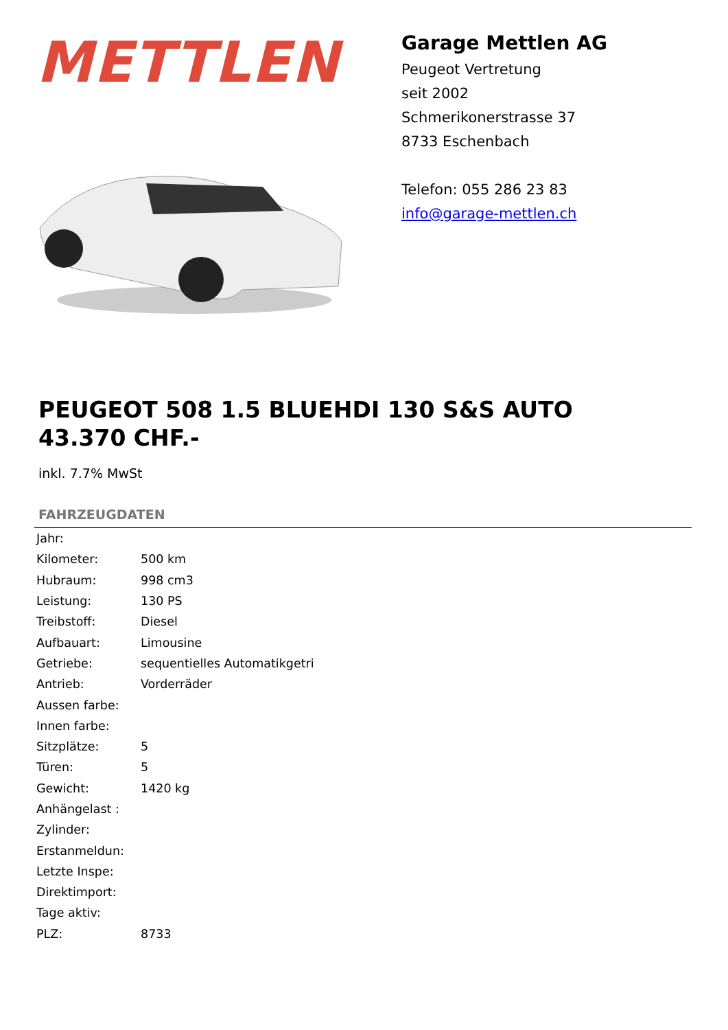METTLEN
Garage Mettlen AG
Peugeot Vertretung
seit 2002
Schmerikonerstrasse 37
8733 Eschenbach
Telefon: 055 286 23 83
info@garage-mettlen.ch
PEUGEOT 508 1.5 BLUEHDI 130 S&S AUTO
43.370 CHF.-
inkl. 7.7% MwSt
FAHRZEUGDATEN
| Jahr: | |
| Kilometer: | 500 km |
| Hubraum: | 998 cm3 |
| Leistung: | 130 PS |
| Treibstoff: | Diesel |
| Aufbauart: | Limousine |
| Getriebe: | sequentielles Automatikgetri |
| Antrieb: | Vorderräder |
| Aussen farbe: | |
| Innen farbe: | |
| Sitzplätze: | 5 |
| Türen: | 5 |
| Gewicht: | 1420 kg |
| Anhängelast : | |
| Zylinder: | |
| Erstanmeldun: | |
| Letzte Inspe: | |
| Direktimport: | |
| Tage aktiv: | |
| PLZ: | 8733 |